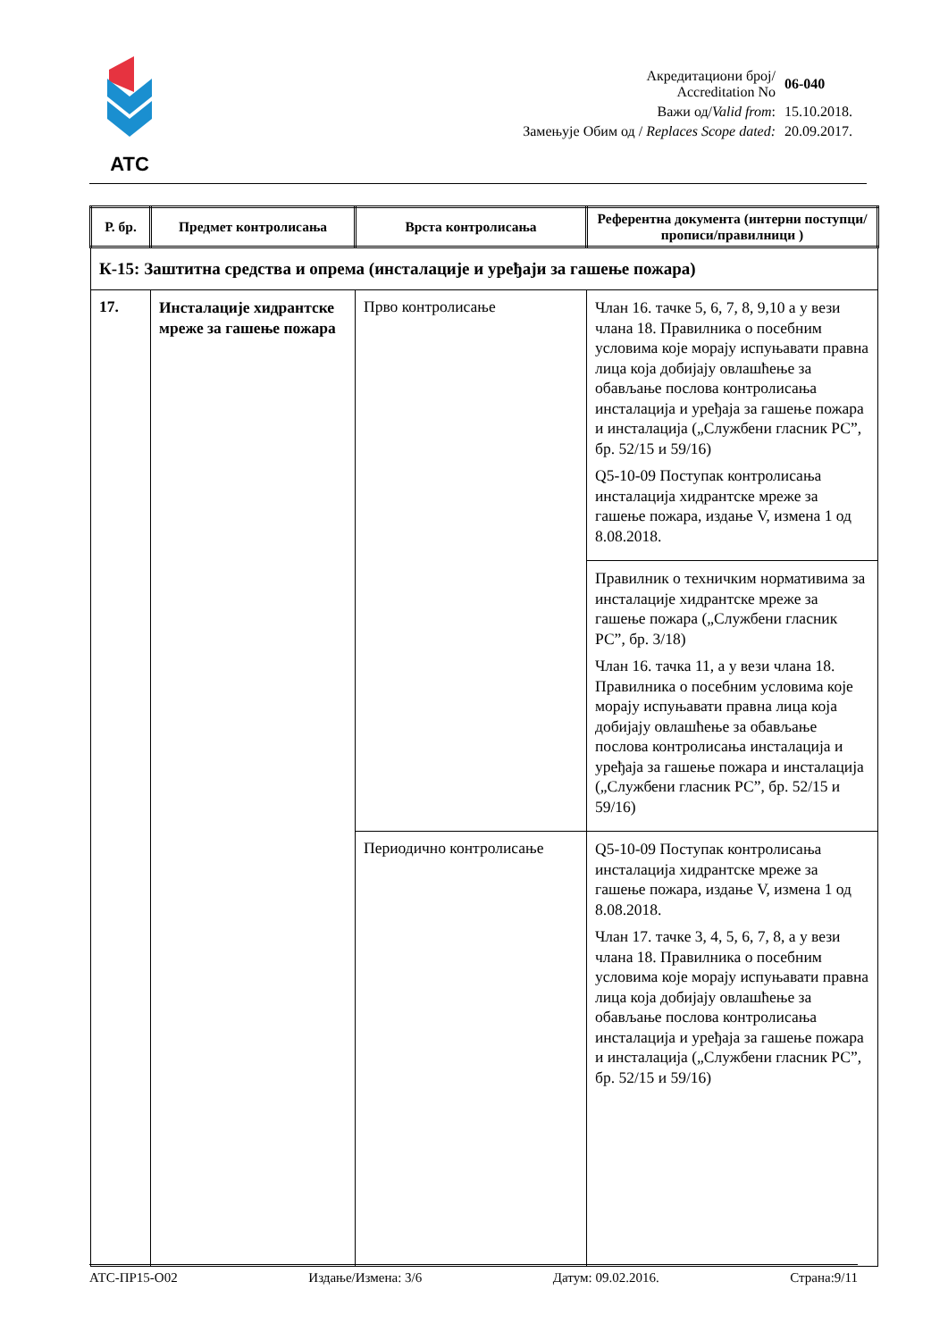ATC
| Акредитациони број/ Accreditation No | 06-040 |
| Важи од/ Valid from : | 15.10.2018. |
| Замењује Обим од / Replaces Scope dated: | 20.09.2017. |
| Р. бр. | Предмет контролисања | Врста контролисања | Референтна документа (интерни поступци/прописи/правилници ) |
| --- | --- | --- | --- |
| К-15: Заштитна средства и опрема (инсталације и уређаји за гашење пожара) | | | |
| 17. | Инсталације хидрантске мреже за гашење пожара | Прво контролисање | Члан 16. тачке 5, 6, 7, 8, 9,10 а у вези члана 18. Правилника о посебним условима које морају испуњавати правна лица која добијају овлашћење за обављање послова контролисања инсталација и уређаја за гашење пожара и инсталација („Службени гласник РС”, бр. 52/15 и 59/16) Q5-10-09 Поступак контролисања инсталација хидрантске мреже за гашење пожара, издање V, измена 1 од 8.08.2018. |
| | | | Правилник о техничким нормативима за инсталације хидрантске мреже за гашење пожара („Службени гласник РС”, бр. 3/18) Члан 16. тачка 11, а у вези члана 18. Правилника о посебним условима које морају испуњавати правна лица која добијају овлашћење за обављање послова контролисања инсталација и уређаја за гашење пожара и инсталација („Службени гласник РС”, бр. 52/15 и 59/16) |
| | | Периодично контролисање | Q5-10-09 Поступак контролисања инсталација хидрантске мреже за гашење пожара, издање V, измена 1 од 8.08.2018. Члан 17. тачке 3, 4, 5, 6, 7, 8, а у вези члана 18. Правилника о посебним условима које морају испуњавати правна лица која добијају овлашћење за обављање послова контролисања инсталација и уређаја за гашење пожара и инсталација („Службени гласник РС”, бр. 52/15 и 59/16) |
АТС-ПР15-О02 Издање/Измена: 3/6 Датум: 09.02.2016. Страна:9/11